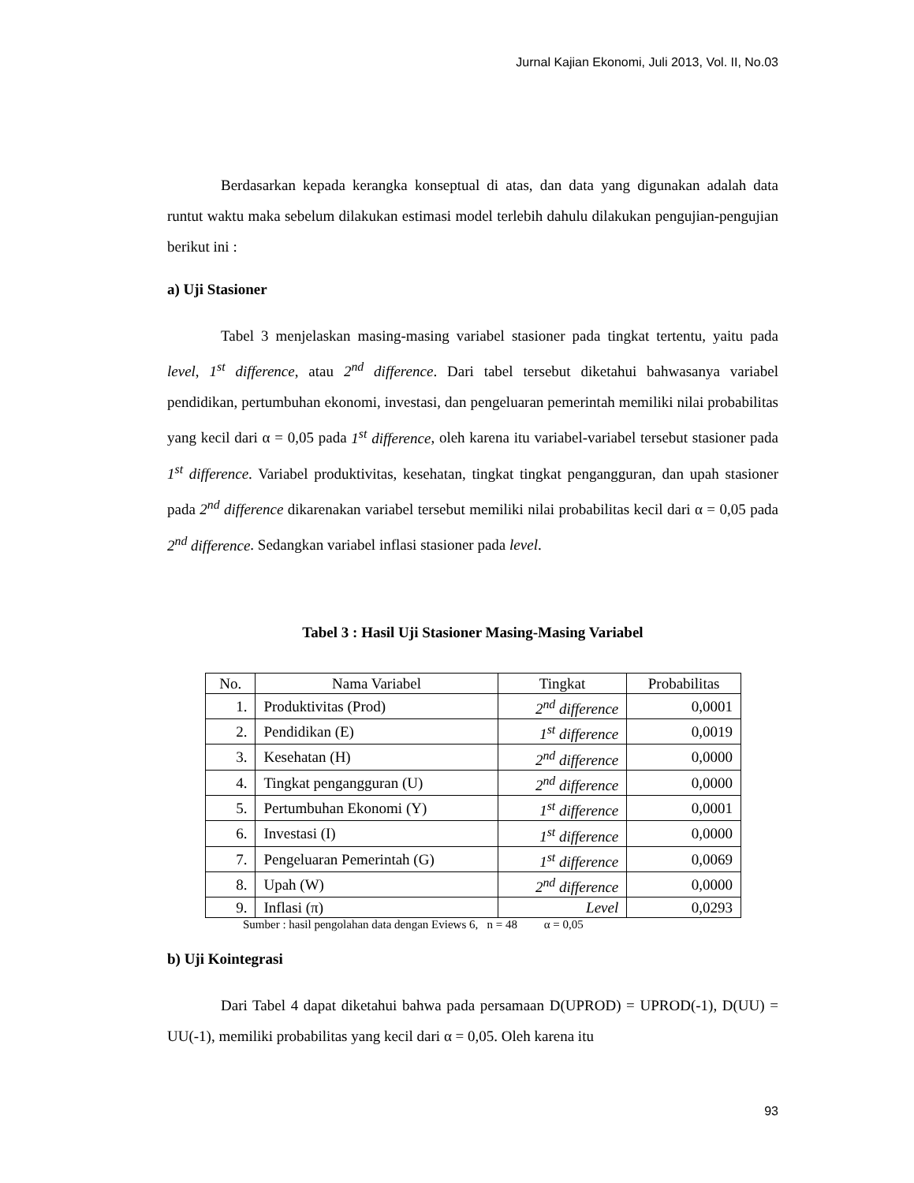Jurnal Kajian Ekonomi, Juli 2013, Vol. II, No.03
Berdasarkan kepada kerangka konseptual di atas, dan data yang digunakan adalah data runtut waktu maka sebelum dilakukan estimasi model terlebih dahulu dilakukan pengujian-pengujian berikut ini :
a) Uji Stasioner
Tabel 3 menjelaskan masing-masing variabel stasioner pada tingkat tertentu, yaitu pada level, 1<sup>st</sup> difference, atau 2<sup>nd</sup> difference. Dari tabel tersebut diketahui bahwasanya variabel pendidikan, pertumbuhan ekonomi, investasi, dan pengeluaran pemerintah memiliki nilai probabilitas yang kecil dari α = 0,05 pada 1<sup>st</sup> difference, oleh karena itu variabel-variabel tersebut stasioner pada 1<sup>st</sup> difference. Variabel produktivitas, kesehatan, tingkat tingkat pengangguran, dan upah stasioner pada 2<sup>nd</sup> difference dikarenakan variabel tersebut memiliki nilai probabilitas kecil dari α = 0,05 pada 2<sup>nd</sup> difference. Sedangkan variabel inflasi stasioner pada level.
Tabel 3 : Hasil Uji Stasioner Masing-Masing Variabel
| No. | Nama Variabel | Tingkat | Probabilitas |
| --- | --- | --- | --- |
| 1. | Produktivitas (Prod) | 2<sup>nd</sup> difference | 0,0001 |
| 2. | Pendidikan (E) | 1<sup>st</sup> difference | 0,0019 |
| 3. | Kesehatan (H) | 2<sup>nd</sup> difference | 0,0000 |
| 4. | Tingkat pengangguran (U) | 2<sup>nd</sup> difference | 0,0000 |
| 5. | Pertumbuhan Ekonomi (Y) | 1<sup>st</sup> difference | 0,0001 |
| 6. | Investasi (I) | 1<sup>st</sup> difference | 0,0000 |
| 7. | Pengeluaran Pemerintah (G) | 1<sup>st</sup> difference | 0,0069 |
| 8. | Upah (W) | 2<sup>nd</sup> difference | 0,0000 |
| 9. | Inflasi (π) | Level | 0,0293 |
Sumber : hasil pengolahan data dengan Eviews 6, n = 48 α = 0,05
b) Uji Kointegrasi
Dari Tabel 4 dapat diketahui bahwa pada persamaan D(UPROD) = UPROD(-1), D(UU) = UU(-1), memiliki probabilitas yang kecil dari α = 0,05. Oleh karena itu
93